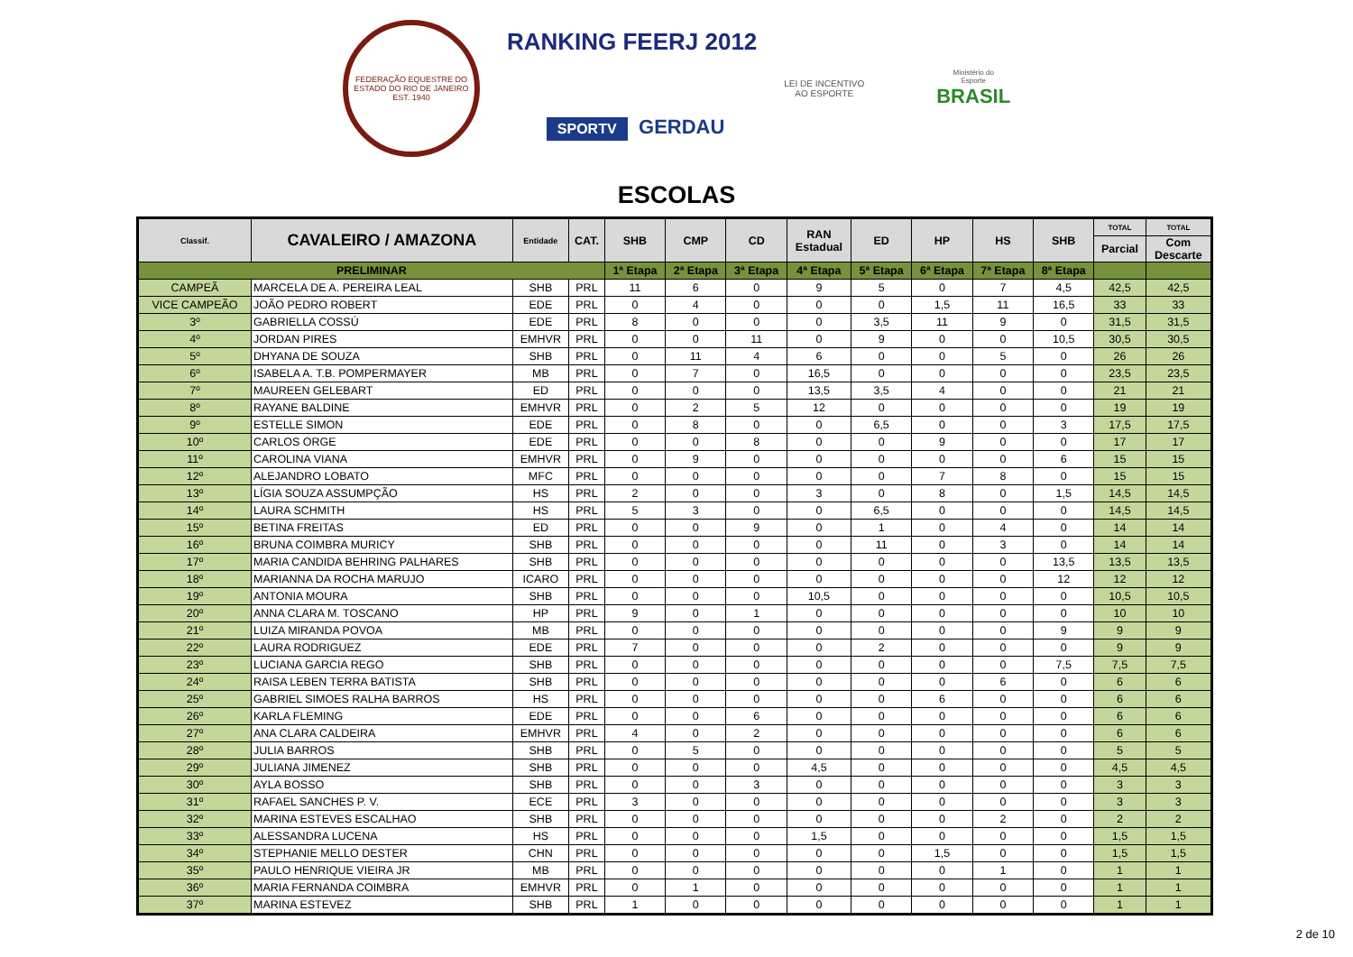FEDERAÇÃO EQUESTRE DO ESTADO DO RIO DE JANEIRO
EST. 1940
RANKING FEERJ 2012
SPORTV GERDAU
LEI DE INCENTIVO
AO ESPORTE
Ministério do
Esporte
BRASIL
ESCOLAS
| Classif. | CAVALEIRO / AMAZONA | Entidade | CAT. | SHB | CMP | CD | RAN Estadual | ED | HP | HS | SHB | TOTAL | TOTAL |
| --- | --- | --- | --- | --- | --- | --- | --- | --- | --- | --- | --- | --- | --- |
| | | | | | | | | | | | | Parcial | Com Descarte |
| PRELIMINAR | | | | 1ª Etapa | 2ª Etapa | 3ª Etapa | 4ª Etapa | 5ª Etapa | 6ª Etapa | 7ª Etapa | 8ª Etapa | | |
| CAMPEÃ | MARCELA DE A. PEREIRA LEAL | SHB | PRL | 11 | 6 | 0 | 9 | 5 | 0 | 7 | 4,5 | 42,5 | 42,5 |
| VICE CAMPEÃO | JOÃO PEDRO ROBERT | EDE | PRL | 0 | 4 | 0 | 0 | 0 | 1,5 | 11 | 16,5 | 33 | 33 |
| 3º | GABRIELLA COSSÚ | EDE | PRL | 8 | 0 | 0 | 0 | 3,5 | 11 | 9 | 0 | 31,5 | 31,5 |
| 4º | JORDAN PIRES | EMHVR | PRL | 0 | 0 | 11 | 0 | 9 | 0 | 0 | 10,5 | 30,5 | 30,5 |
| 5º | DHYANA DE SOUZA | SHB | PRL | 0 | 11 | 4 | 6 | 0 | 0 | 5 | 0 | 26 | 26 |
| 6º | ISABELA A. T.B. POMPERMAYER | MB | PRL | 0 | 7 | 0 | 16,5 | 0 | 0 | 0 | 0 | 23,5 | 23,5 |
| 7º | MAUREEN GELEBART | ED | PRL | 0 | 0 | 0 | 13,5 | 3,5 | 4 | 0 | 0 | 21 | 21 |
| 8º | RAYANE BALDINE | EMHVR | PRL | 0 | 2 | 5 | 12 | 0 | 0 | 0 | 0 | 19 | 19 |
| 9º | ESTELLE SIMON | EDE | PRL | 0 | 8 | 0 | 0 | 6,5 | 0 | 0 | 3 | 17,5 | 17,5 |
| 10º | CARLOS ORGE | EDE | PRL | 0 | 0 | 8 | 0 | 0 | 9 | 0 | 0 | 17 | 17 |
| 11º | CAROLINA VIANA | EMHVR | PRL | 0 | 9 | 0 | 0 | 0 | 0 | 0 | 6 | 15 | 15 |
| 12º | ALEJANDRO LOBATO | MFC | PRL | 0 | 0 | 0 | 0 | 0 | 7 | 8 | 0 | 15 | 15 |
| 13º | LÍGIA SOUZA ASSUMPÇÃO | HS | PRL | 2 | 0 | 0 | 3 | 0 | 8 | 0 | 1,5 | 14,5 | 14,5 |
| 14º | LAURA SCHMITH | HS | PRL | 5 | 3 | 0 | 0 | 6,5 | 0 | 0 | 0 | 14,5 | 14,5 |
| 15º | BETINA FREITAS | ED | PRL | 0 | 0 | 9 | 0 | 1 | 0 | 4 | 0 | 14 | 14 |
| 16º | BRUNA COIMBRA MURICY | SHB | PRL | 0 | 0 | 0 | 0 | 11 | 0 | 3 | 0 | 14 | 14 |
| 17º | MARIA CANDIDA BEHRING PALHARES | SHB | PRL | 0 | 0 | 0 | 0 | 0 | 0 | 0 | 13,5 | 13,5 | 13,5 |
| 18º | MARIANNA DA ROCHA MARUJO | ICARO | PRL | 0 | 0 | 0 | 0 | 0 | 0 | 0 | 12 | 12 | 12 |
| 19º | ANTONIA MOURA | SHB | PRL | 0 | 0 | 0 | 10,5 | 0 | 0 | 0 | 0 | 10,5 | 10,5 |
| 20º | ANNA CLARA M. TOSCANO | HP | PRL | 9 | 0 | 1 | 0 | 0 | 0 | 0 | 0 | 10 | 10 |
| 21º | LUIZA MIRANDA POVOA | MB | PRL | 0 | 0 | 0 | 0 | 0 | 0 | 0 | 9 | 9 | 9 |
| 22º | LAURA RODRIGUEZ | EDE | PRL | 7 | 0 | 0 | 0 | 2 | 0 | 0 | 0 | 9 | 9 |
| 23º | LUCIANA GARCIA REGO | SHB | PRL | 0 | 0 | 0 | 0 | 0 | 0 | 0 | 7,5 | 7,5 | 7,5 |
| 24º | RAISA LEBEN TERRA BATISTA | SHB | PRL | 0 | 0 | 0 | 0 | 0 | 0 | 6 | 0 | 6 | 6 |
| 25º | GABRIEL SIMOES RALHA BARROS | HS | PRL | 0 | 0 | 0 | 0 | 0 | 6 | 0 | 0 | 6 | 6 |
| 26º | KARLA FLEMING | EDE | PRL | 0 | 0 | 6 | 0 | 0 | 0 | 0 | 0 | 6 | 6 |
| 27º | ANA CLARA CALDEIRA | EMHVR | PRL | 4 | 0 | 2 | 0 | 0 | 0 | 0 | 0 | 6 | 6 |
| 28º | JULIA BARROS | SHB | PRL | 0 | 5 | 0 | 0 | 0 | 0 | 0 | 0 | 5 | 5 |
| 29º | JULIANA JIMENEZ | SHB | PRL | 0 | 0 | 0 | 4,5 | 0 | 0 | 0 | 0 | 4,5 | 4,5 |
| 30º | AYLA BOSSO | SHB | PRL | 0 | 0 | 3 | 0 | 0 | 0 | 0 | 0 | 3 | 3 |
| 31º | RAFAEL SANCHES P. V. | ECE | PRL | 3 | 0 | 0 | 0 | 0 | 0 | 0 | 0 | 3 | 3 |
| 32º | MARINA ESTEVES ESCALHAO | SHB | PRL | 0 | 0 | 0 | 0 | 0 | 0 | 2 | 0 | 2 | 2 |
| 33º | ALESSANDRA LUCENA | HS | PRL | 0 | 0 | 0 | 1,5 | 0 | 0 | 0 | 0 | 1,5 | 1,5 |
| 34º | STEPHANIE MELLO DESTER | CHN | PRL | 0 | 0 | 0 | 0 | 0 | 1,5 | 0 | 0 | 1,5 | 1,5 |
| 35º | PAULO HENRIQUE VIEIRA JR | MB | PRL | 0 | 0 | 0 | 0 | 0 | 0 | 1 | 0 | 1 | 1 |
| 36º | MARIA FERNANDA COIMBRA | EMHVR | PRL | 0 | 1 | 0 | 0 | 0 | 0 | 0 | 0 | 1 | 1 |
| 37º | MARINA ESTEVEZ | SHB | PRL | 1 | 0 | 0 | 0 | 0 | 0 | 0 | 0 | 1 | 1 |
2 de 10